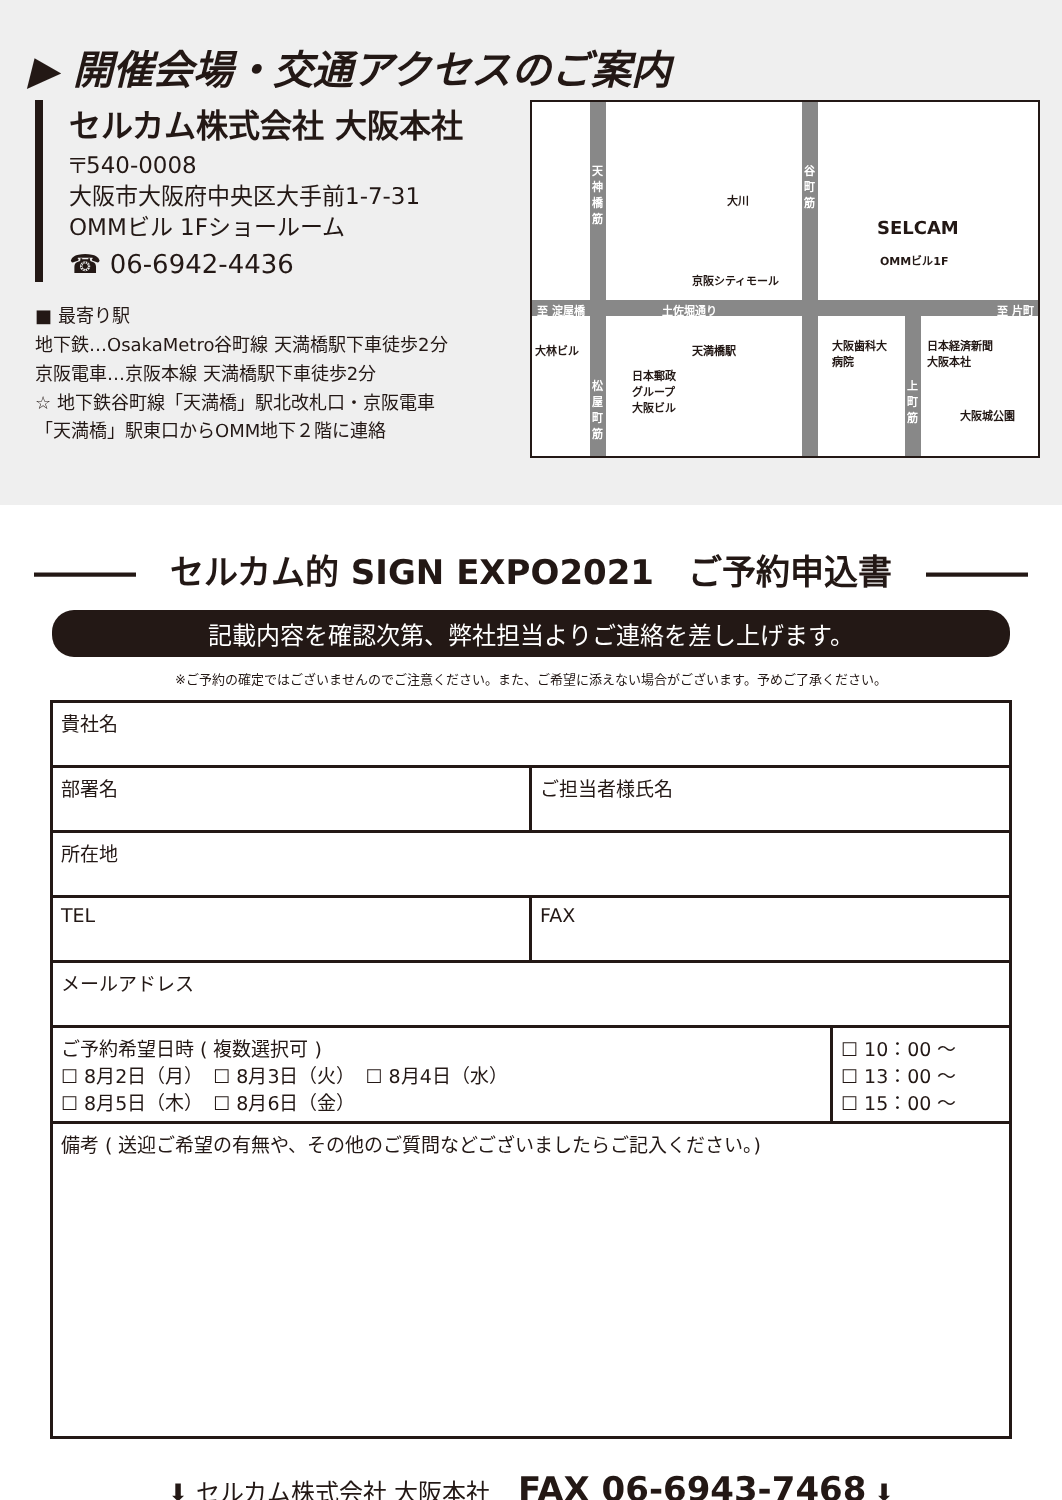▶ 開催会場・交通アクセスのご案内
セルカム株式会社 大阪本社
〒540-0008
大阪市大阪府中央区大手前1-7-31
OMMビル 1Fショールーム
☎ 06-6942-4436
■ 最寄り駅
地下鉄…OsakaMetro谷町線 天満橋駅下車徒歩2分
京阪電車…京阪本線 天満橋駅下車徒歩2分
☆ 地下鉄谷町線「天満橋」駅北改札口・京阪電車
「天満橋」駅東口からOMM地下２階に連絡
天神橋筋 谷町筋
大川
SELCAM
OMMビル1F
京阪シティモール
至 淀屋橋 土佐堀通り 至 片町
大林ビル 天満橋駅 大阪歯科大
病院
日本経済新聞
大阪本社
日本郵政
グループ
大阪ビル
松屋町筋 上町筋
大阪城公園
―――　セルカム的 SIGN EXPO2021　ご予約申込書　―――
記載内容を確認次第、弊社担当よりご連絡を差し上げます。
※ご予約の確定ではございませんのでご注意ください。また、ご希望に添えない場合がございます。予めご了承ください。
| 貴社名 | | |
| 部署名 | ご担当者様氏名 | |
| 所在地 | | |
| TEL | FAX | |
| メールアドレス | | |
| ご予約希望日時 ( 複数選択可 ) ☐ 8月2日（月） ☐ 8月3日（火） ☐ 8月4日（水） ☐ 8月5日（木） ☐ 8月6日（金） | | ☐ 10：00 ～ ☐ 13：00 ～ ☐ 15：00 ～ |
| 備考 ( 送迎ご希望の有無や、その他のご質問などございましたらご記入ください。) | | |
⬇ セルカム株式会社 大阪本社 FAX 06-6943-7468 ⬇